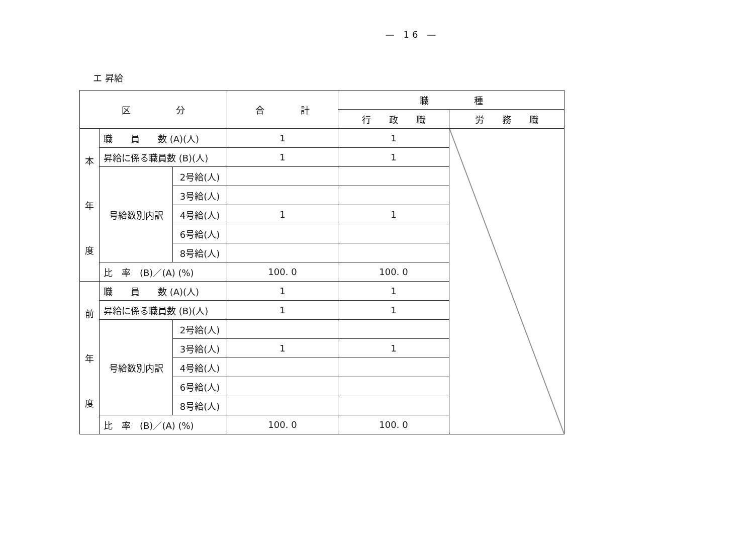— 16 —
エ 昇給
| 区 分 | | | 合 計 | 職 種 | |
| --- | --- | --- | --- | --- | --- |
| | | | | 行 政 職 | 労 務 職 |
| 本 年 度 | 職 員 数 (A)(人) | | 1 | 1 | |
| | 昇給に係る職員数 (B)(人) | | 1 | 1 | |
| | 号給数別内訳 | 2号給(人) | | | |
| | | 3号給(人) | | | |
| | | 4号給(人) | 1 | 1 | |
| | | 6号給(人) | | | |
| | | 8号給(人) | | | |
| | 比 率 (B)／(A) (%) | | 100. 0 | 100. 0 | |
| 前 年 度 | 職 員 数 (A)(人) | | 1 | 1 | |
| | 昇給に係る職員数 (B)(人) | | 1 | 1 | |
| | 号給数別内訳 | 2号給(人) | | | |
| | | 3号給(人) | 1 | 1 | |
| | | 4号給(人) | | | |
| | | 6号給(人) | | | |
| | | 8号給(人) | | | |
| | 比 率 (B)／(A) (%) | | 100. 0 | 100. 0 | |